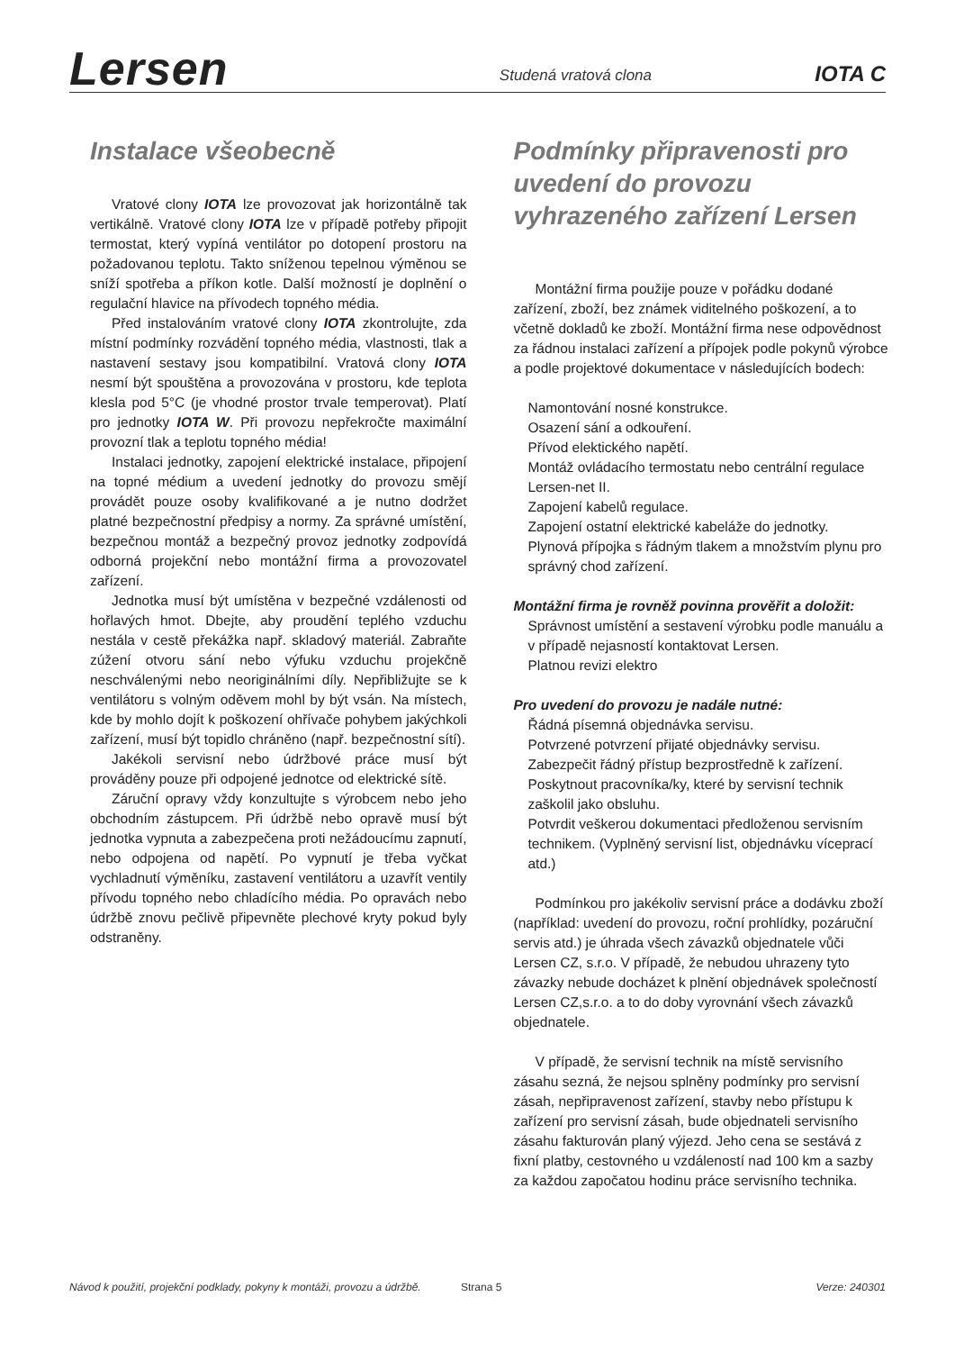Lersen
Studená vratová clona
IOTA C
Instalace všeobecně
Vratové clony IOTA lze provozovat jak horizontálně tak vertikálně. Vratové clony IOTA lze v případě potřeby připojit termostat, který vypíná ventilátor po dotopení prostoru na požadovanou teplotu. Takto sníženou tepelnou výměnou se sníží spotřeba a příkon kotle. Další možností je doplnění o regulační hlavice na přívodech topného média.
Před instalováním vratové clony IOTA zkontrolujte, zda místní podmínky rozvádění topného média, vlastnosti, tlak a nastavení sestavy jsou kompatibilní. Vratová clony IOTA nesmí být spouštěna a provozována v prostoru, kde teplota klesla pod 5°C (je vhodné prostor trvale temperovat). Platí pro jednotky IOTA W. Při provozu nepřekročte maximální provozní tlak a teplotu topného média!
Instalaci jednotky, zapojení elektrické instalace, připojení na topné médium a uvedení jednotky do provozu smějí provádět pouze osoby kvalifikované a je nutno dodržet platné bezpečnostní předpisy a normy. Za správné umístění, bezpečnou montáž a bezpečný provoz jednotky zodpovídá odborná projekční nebo montážní firma a provozovatel zařízení.
Jednotka musí být umístěna v bezpečné vzdálenosti od hořlavých hmot. Dbejte, aby proudění teplého vzduchu nestála v cestě překážka např. skladový materiál. Zabraňte zúžení otvoru sání nebo výfuku vzduchu projekčně neschválenými nebo neoriginálními díly. Nepřibližujte se k ventilátoru s volným oděvem mohl by být vsán. Na místech, kde by mohlo dojít k poškození ohřívače pohybem jakýchkoli zařízení, musí být topidlo chráněno (např. bezpečnostní sítí).
Jakékoli servisní nebo údržbové práce musí být prováděny pouze při odpojené jednotce od elektrické sítě.
Záruční opravy vždy konzultujte s výrobcem nebo jeho obchodním zástupcem. Při údržbě nebo opravě musí být jednotka vypnuta a zabezpečena proti nežádoucímu zapnutí, nebo odpojena od napětí. Po vypnutí je třeba vyčkat vychladnutí výměníku, zastavení ventilátoru a uzavřít ventily přívodu topného nebo chladícího média. Po opravách nebo údržbě znovu pečlivě připevněte plechové kryty pokud byly odstraněny.
Podmínky připravenosti pro uvedení do provozu vyhrazeného zařízení Lersen
Montážní firma použije pouze v pořádku dodané zařízení, zboží, bez známek viditelného poškození, a to včetně dokladů ke zboží. Montážní firma nese odpovědnost za řádnou instalaci zařízení a přípojek podle pokynů výrobce a podle projektové dokumentace v následujících bodech:
Namontování nosné konstrukce.
Osazení sání a odkouření.
Přívod elektického napětí.
Montáž ovládacího termostatu nebo centrální regulace Lersen-net II.
Zapojení kabelů regulace.
Zapojení ostatní elektrické kabeláže do jednotky.
Plynová přípojka s řádným tlakem a množstvím plynu pro správný chod zařízení.
Montážní firma je rovněž povinna prověřit a doložit:
Správnost umístění a sestavení výrobku podle manuálu a v případě nejasností kontaktovat Lersen.
Platnou revizi elektro
Pro uvedení do provozu je nadále nutné:
Řádná písemná objednávka servisu.
Potvrzené potvrzení přijaté objednávky servisu.
Zabezpečit řádný přístup bezprostředně k zařízení.
Poskytnout pracovníka/ky, které by servisní technik zaškolil jako obsluhu.
Potvrdit veškerou dokumentaci předloženou servisním technikem. (Vyplněný servisní list, objednávku víceprací atd.)
Podmínkou pro jakékoliv servisní práce a dodávku zboží (například: uvedení do provozu, roční prohlídky, pozáruční servis atd.) je úhrada všech závazků objednatele vůči Lersen CZ, s.r.o. V případě, že nebudou uhrazeny tyto závazky nebude docházet k plnění objednávek společností Lersen CZ,s.r.o. a to do doby vyrovnání všech závazků objednatele.
V případě, že servisní technik na místě servisního zásahu sezná, že nejsou splněny podmínky pro servisní zásah, nepřipravenost zařízení, stavby nebo přístupu k zařízení pro servisní zásah, bude objednateli servisního zásahu fakturován planý výjezd. Jeho cena se sestává z fixní platby, cestovného u vzdáleností nad 100 km a sazby za každou započatou hodinu práce servisního technika.
Návod k použití, projekční podklady, pokyny k montáži, provozu a údržbě. Strana 5 Verze: 240301